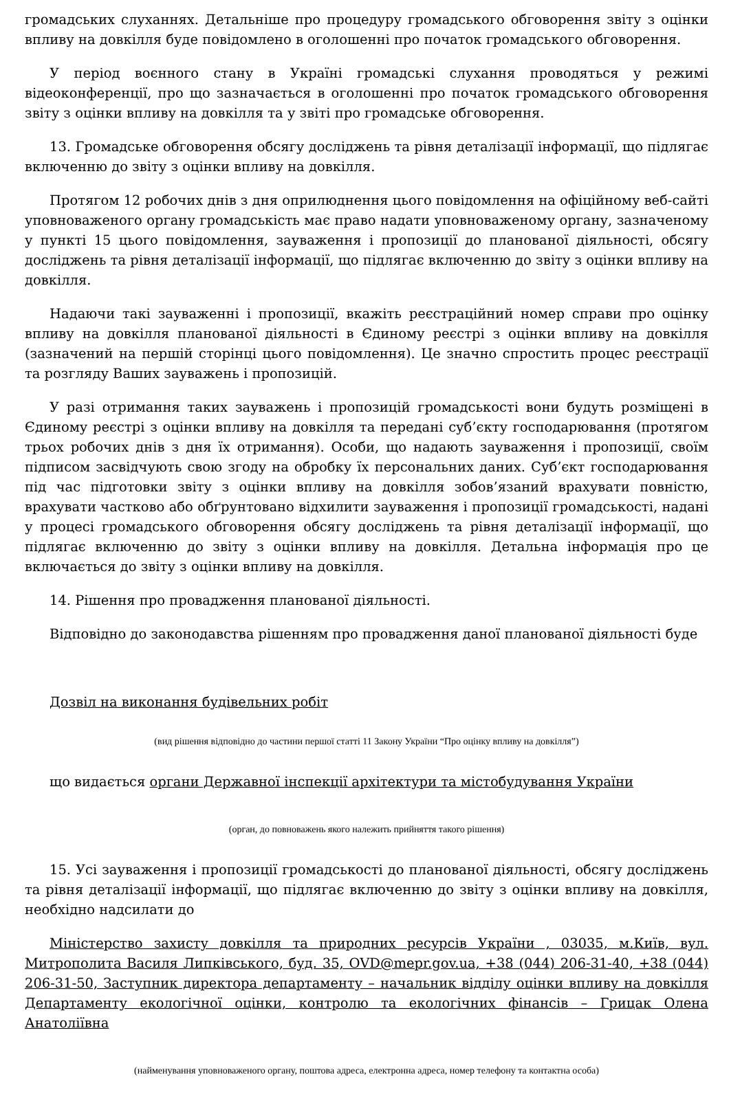громадських слуханнях. Детальніше про процедуру громадського обговорення звіту з оцінки впливу на довкілля буде повідомлено в оголошенні про початок громадського обговорення.
У період воєнного стану в Україні громадські слухання проводяться у режимі відеоконференції, про що зазначається в оголошенні про початок громадського обговорення звіту з оцінки впливу на довкілля та у звіті про громадське обговорення.
13. Громадське обговорення обсягу досліджень та рівня деталізації інформації, що підлягає включенню до звіту з оцінки впливу на довкілля.
Протягом 12 робочих днів з дня оприлюднення цього повідомлення на офіційному веб-сайті уповноваженого органу громадськість має право надати уповноваженому органу, зазначеному у пункті 15 цього повідомлення, зауваження і пропозиції до планованої діяльності, обсягу досліджень та рівня деталізації інформації, що підлягає включенню до звіту з оцінки впливу на довкілля.
Надаючи такі зауваженні і пропозиції, вкажіть реєстраційний номер справи про оцінку впливу на довкілля планованої діяльності в Єдиному реєстрі з оцінки впливу на довкілля (зазначений на першій сторінці цього повідомлення). Це значно спростить процес реєстрації та розгляду Ваших зауважень і пропозицій.
У разі отримання таких зауважень і пропозицій громадськості вони будуть розміщені в Єдиному реєстрі з оцінки впливу на довкілля та передані суб’єкту господарювання (протягом трьох робочих днів з дня їх отримання). Особи, що надають зауваження і пропозиції, своїм підписом засвідчують свою згоду на обробку їх персональних даних. Суб’єкт господарювання під час підготовки звіту з оцінки впливу на довкілля зобов’язаний врахувати повністю, врахувати частково або обґрунтовано відхилити зауваження і пропозиції громадськості, надані у процесі громадського обговорення обсягу досліджень та рівня деталізації інформації, що підлягає включенню до звіту з оцінки впливу на довкілля. Детальна інформація про це включається до звіту з оцінки впливу на довкілля.
14. Рішення про провадження планованої діяльності.
Відповідно до законодавства рішенням про провадження даної планованої діяльності буде
Дозвіл на виконання будівельних робіт
(вид рішення відповідно до частини першої статті 11 Закону України “Про оцінку впливу на довкілля”)
що видається органи Державної інспекції архітектури та містобудування України
(орган, до повноважень якого належить прийняття такого рішення)
15. Усі зауваження і пропозиції громадськості до планованої діяльності, обсягу досліджень та рівня деталізації інформації, що підлягає включенню до звіту з оцінки впливу на довкілля, необхідно надсилати до
Міністерство захисту довкілля та природних ресурсів України , 03035, м.Київ, вул. Митрополита Василя Липківського, буд. 35, OVD@mepr.gov.ua, +38 (044) 206-31-40, +38 (044) 206-31-50, Заступник директора департаменту – начальник відділу оцінки впливу на довкілля Департаменту екологічної оцінки, контролю та екологічних фінансів – Грицак Олена Анатоліївна
(найменування уповноваженого органу, поштова адреса, електронна адреса, номер телефону та контактна особа)